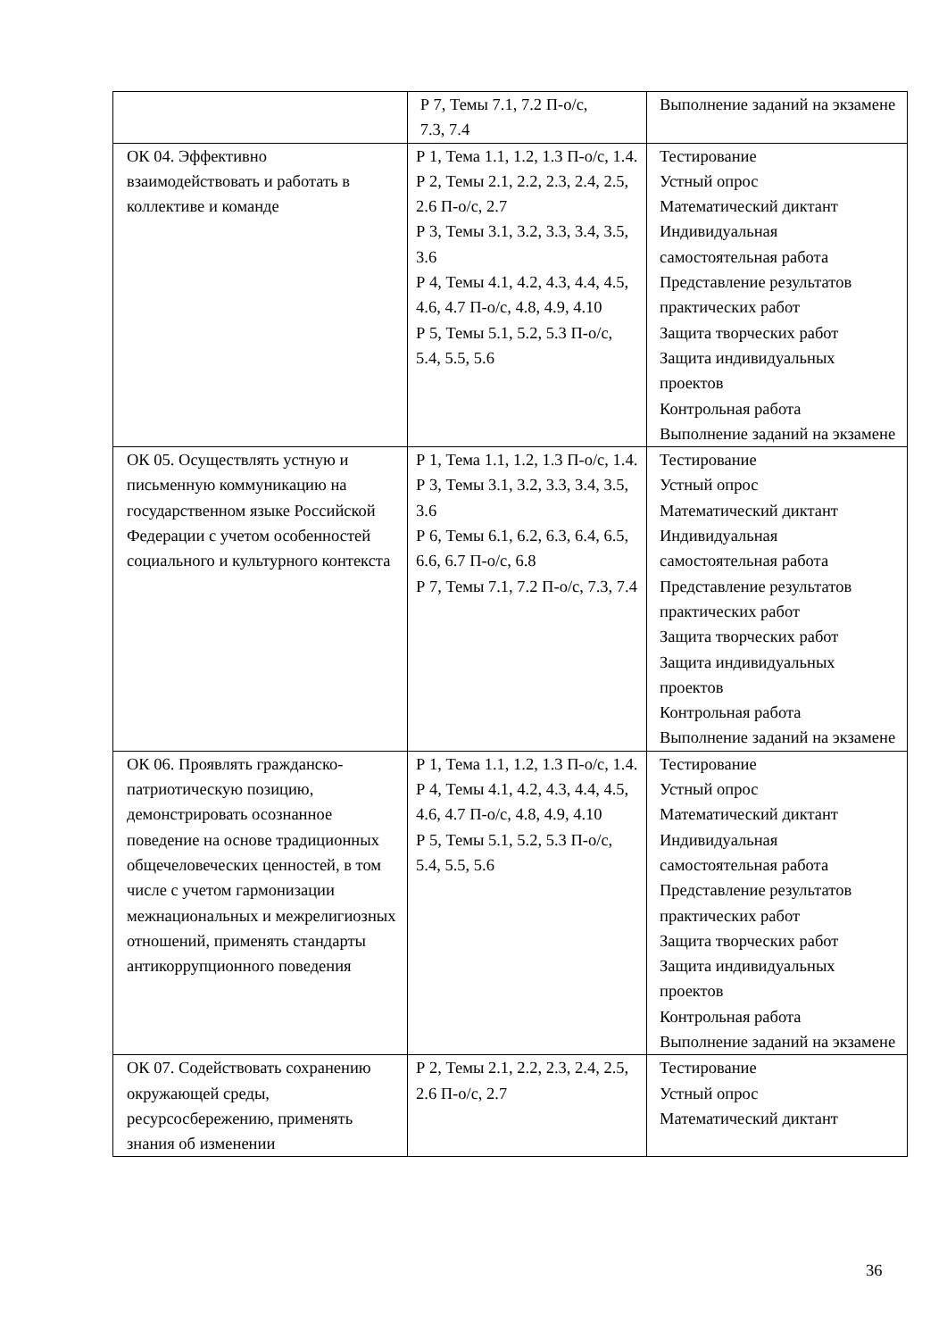| | Р 7, Темы 7.1, 7.2 П-о/с, 7.3, 7.4 | Выполнение заданий на экзамене |
| ОК 04. Эффективно взаимодействовать и работать в коллективе и команде | Р 1, Тема 1.1, 1.2, 1.3 П-о/с, 1.4. Р 2, Темы 2.1, 2.2, 2.3, 2.4, 2.5, 2.6 П-о/с, 2.7 Р 3, Темы 3.1, 3.2, 3.3, 3.4, 3.5, 3.6 Р 4, Темы 4.1, 4.2, 4.3, 4.4, 4.5, 4.6, 4.7 П-о/с, 4.8, 4.9, 4.10 Р 5, Темы 5.1, 5.2, 5.3 П-о/с, 5.4, 5.5, 5.6 | Тестирование Устный опрос Математический диктант Индивидуальная самостоятельная работа Представление результатов практических работ Защита творческих работ Защита индивидуальных проектов Контрольная работа Выполнение заданий на экзамене |
| ОК 05. Осуществлять устную и письменную коммуникацию на государственном языке Российской Федерации с учетом особенностей социального и культурного контекста | Р 1, Тема 1.1, 1.2, 1.3 П-о/с, 1.4. Р 3, Темы 3.1, 3.2, 3.3, 3.4, 3.5, 3.6 Р 6, Темы 6.1, 6.2, 6.3, 6.4, 6.5, 6.6, 6.7 П-о/с, 6.8 Р 7, Темы 7.1, 7.2 П-о/с, 7.3, 7.4 | Тестирование Устный опрос Математический диктант Индивидуальная самостоятельная работа Представление результатов практических работ Защита творческих работ Защита индивидуальных проектов Контрольная работа Выполнение заданий на экзамене |
| ОК 06. Проявлять гражданско-патриотическую позицию, демонстрировать осознанное поведение на основе традиционных общечеловеческих ценностей, в том числе с учетом гармонизации межнациональных и межрелигиозных отношений, применять стандарты антикоррупционного поведения | Р 1, Тема 1.1, 1.2, 1.3 П-о/с, 1.4. Р 4, Темы 4.1, 4.2, 4.3, 4.4, 4.5, 4.6, 4.7 П-о/с, 4.8, 4.9, 4.10 Р 5, Темы 5.1, 5.2, 5.3 П-о/с, 5.4, 5.5, 5.6 | Тестирование Устный опрос Математический диктант Индивидуальная самостоятельная работа Представление результатов практических работ Защита творческих работ Защита индивидуальных проектов Контрольная работа Выполнение заданий на экзамене |
| ОК 07. Содействовать сохранению окружающей среды, ресурсосбережению, применять знания об изменении | Р 2, Темы 2.1, 2.2, 2.3, 2.4, 2.5, 2.6 П-о/с, 2.7 | Тестирование Устный опрос Математический диктант |
36